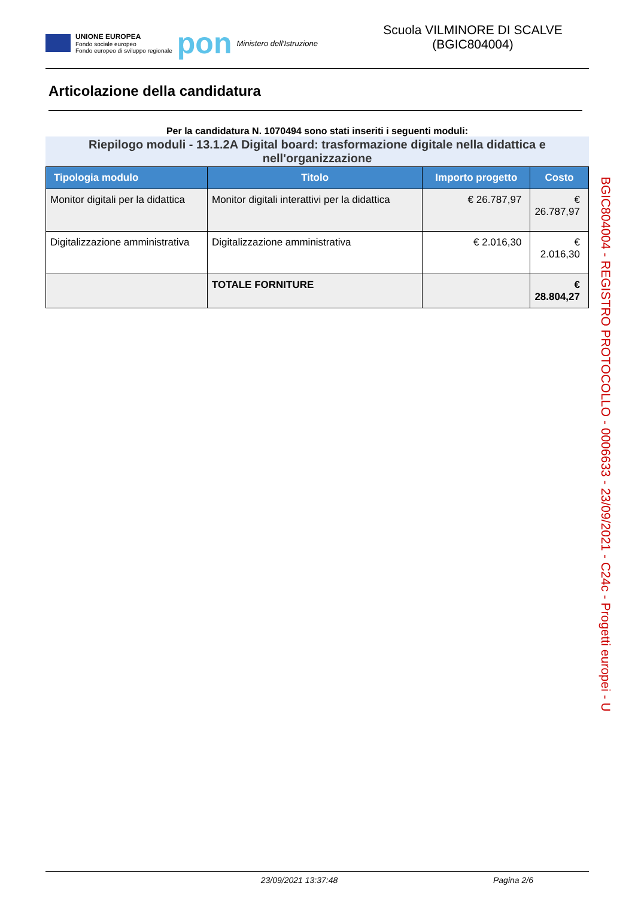UNIONE EUROPEA
Fondo sociale europeo
Fondo europeo di sviluppo regionale
pon
Ministero dell'Istruzione
Scuola VILMINORE DI SCALVE
(BGIC804004)
Articolazione della candidatura
Per la candidatura N. 1070494 sono stati inseriti i seguenti moduli:
Riepilogo moduli - 13.1.2A Digital board: trasformazione digitale nella didattica e nell'organizzazione
| Tipologia modulo | Titolo | Importo progetto | Costo |
| --- | --- | --- | --- |
| Monitor digitali per la didattica | Monitor digitali interattivi per la didattica | € 26.787,97 | € 26.787,97 |
| Digitalizzazione amministrativa | Digitalizzazione amministrativa | € 2.016,30 | € 2.016,30 |
| | TOTALE FORNITURE | | € 28.804,27 |
BGIC804004 - REGISTRO PROTOCOLLO - 0006633 - 23/09/2021 - C24c - Progetti europei - U
23/09/2021 13:37:48 Pagina 2/6